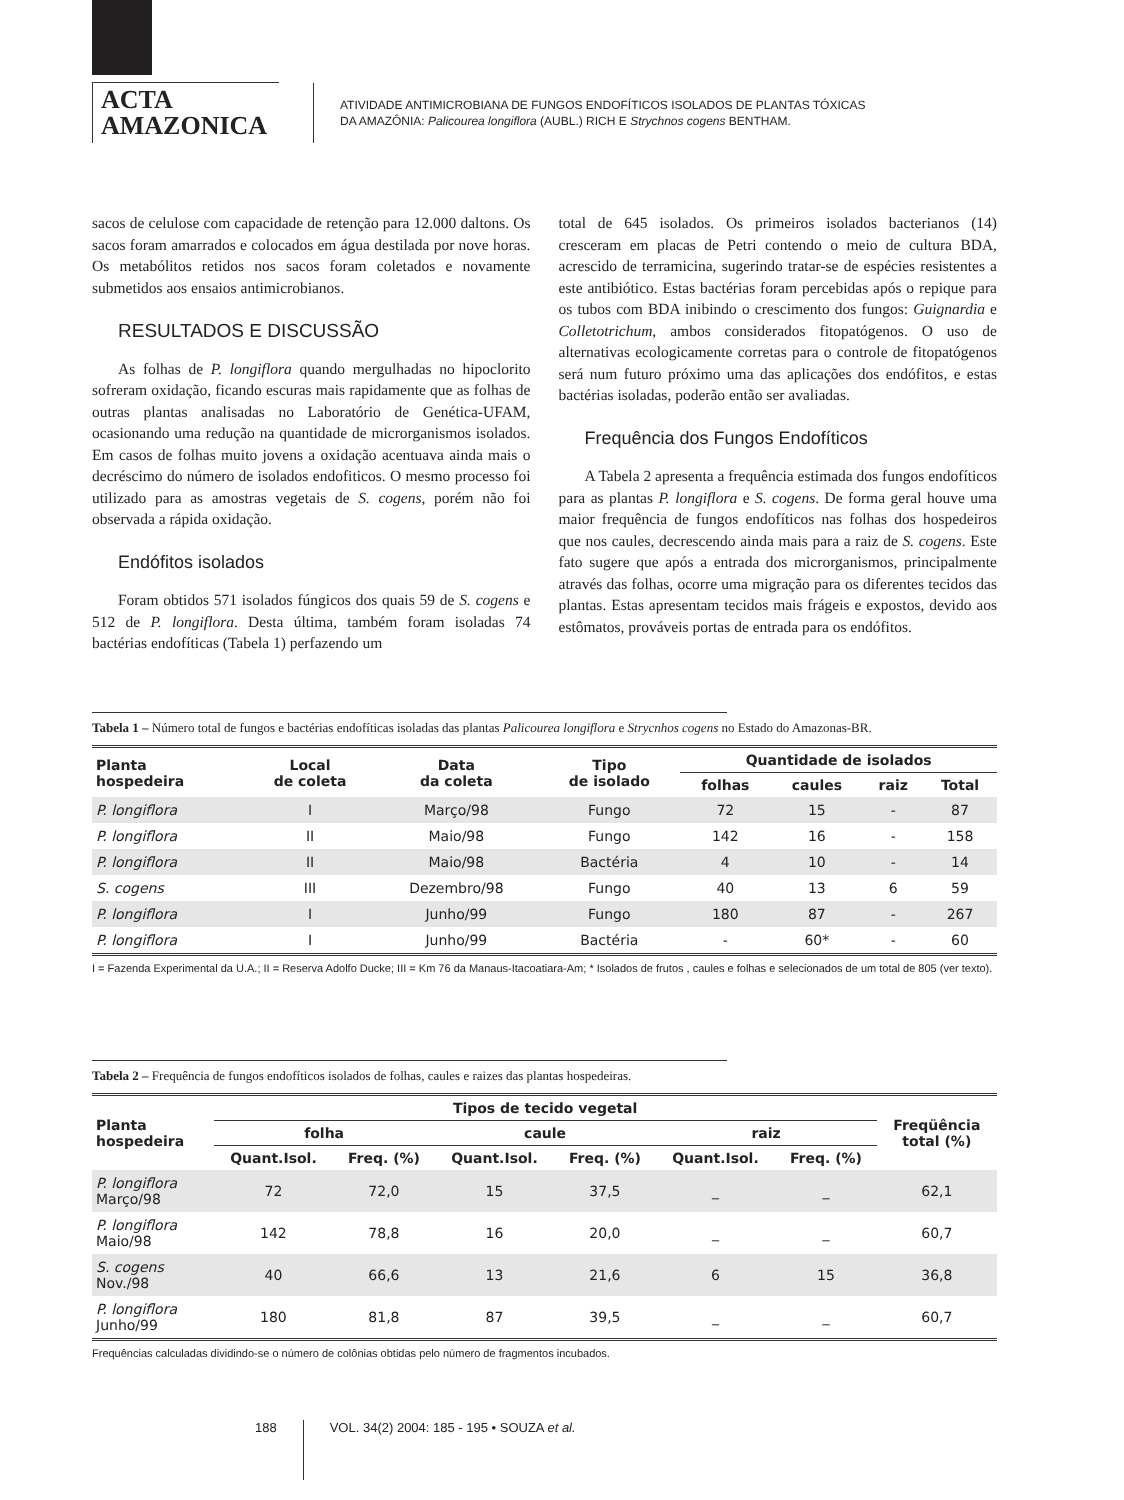ACTA
AMAZONICA
ATIVIDADE ANTIMICROBIANA DE FUNGOS ENDOFÍTICOS ISOLADOS DE PLANTAS TÓXICAS
DA AMAZÔNIA: Palicourea longiflora (AUBL.) RICH E Strychnos cogens BENTHAM.
sacos de celulose com capacidade de retenção para 12.000 daltons. Os sacos foram amarrados e colocados em água destilada por nove horas. Os metabólitos retidos nos sacos foram coletados e novamente submetidos aos ensaios antimicrobianos.
RESULTADOS E DISCUSSÃO
As folhas de P. longiflora quando mergulhadas no hipoclorito sofreram oxidação, ficando escuras mais rapidamente que as folhas de outras plantas analisadas no Laboratório de Genética-UFAM, ocasionando uma redução na quantidade de microrganismos isolados. Em casos de folhas muito jovens a oxidação acentuava ainda mais o decréscimo do número de isolados endofiticos. O mesmo processo foi utilizado para as amostras vegetais de S. cogens, porém não foi observada a rápida oxidação.
Endófitos isolados
Foram obtidos 571 isolados fúngicos dos quais 59 de S. cogens e 512 de P. longiflora. Desta última, também foram isoladas 74 bactérias endofíticas (Tabela 1) perfazendo um
total de 645 isolados. Os primeiros isolados bacterianos (14) cresceram em placas de Petri contendo o meio de cultura BDA, acrescido de terramicina, sugerindo tratar-se de espécies resistentes a este antibiótico. Estas bactérias foram percebidas após o repique para os tubos com BDA inibindo o crescimento dos fungos: Guignardia e Colletotrichum, ambos considerados fitopatógenos. O uso de alternativas ecologicamente corretas para o controle de fitopatógenos será num futuro próximo uma das aplicações dos endófitos, e estas bactérias isoladas, poderão então ser avaliadas.
Frequência dos Fungos Endofíticos
A Tabela 2 apresenta a frequência estimada dos fungos endofíticos para as plantas P. longiflora e S. cogens. De forma geral houve uma maior frequência de fungos endofíticos nas folhas dos hospedeiros que nos caules, decrescendo ainda mais para a raiz de S. cogens. Este fato sugere que após a entrada dos microrganismos, principalmente através das folhas, ocorre uma migração para os diferentes tecidos das plantas. Estas apresentam tecidos mais frágeis e expostos, devido aos estômatos, prováveis portas de entrada para os endófitos.
Tabela 1 – Número total de fungos e bactérias endofíticas isoladas das plantas Palicourea longiflora e Strycnhos cogens no Estado do Amazonas-BR.
| Planta hospedeira | Local de coleta | Data da coleta | Tipo de isolado | Quantidade de isolados | | | |
| --- | --- | --- | --- | --- | --- | --- | --- |
| | | | | folhas | caules | raiz | Total |
| P. longiflora | I | Março/98 | Fungo | 72 | 15 | - | 87 |
| P. longiflora | II | Maio/98 | Fungo | 142 | 16 | - | 158 |
| P. longiflora | II | Maio/98 | Bactéria | 4 | 10 | - | 14 |
| S. cogens | III | Dezembro/98 | Fungo | 40 | 13 | 6 | 59 |
| P. longiflora | I | Junho/99 | Fungo | 180 | 87 | - | 267 |
| P. longiflora | I | Junho/99 | Bactéria | - | 60* | - | 60 |
I = Fazenda Experimental da U.A.; II = Reserva Adolfo Ducke; III = Km 76 da Manaus-Itacoatiara-Am; * Isolados de frutos , caules e folhas e selecionados de um total de 805 (ver texto).
Tabela 2 – Frequência de fungos endofíticos isolados de folhas, caules e raizes das plantas hospedeiras.
| Planta hospedeira | Tipos de tecido vegetal | | | | | | Freqüência total (%) |
| --- | --- | --- | --- | --- | --- | --- | --- |
| | folha | | caule | | raiz | | |
| | Quant.Isol. | Freq. (%) | Quant.Isol. | Freq. (%) | Quant.Isol. | Freq. (%) | |
| P. longiflora Março/98 | 72 | 72,0 | 15 | 37,5 | _ | _ | 62,1 |
| P. longiflora Maio/98 | 142 | 78,8 | 16 | 20,0 | _ | _ | 60,7 |
| S. cogens Nov./98 | 40 | 66,6 | 13 | 21,6 | 6 | 15 | 36,8 |
| P. longiflora Junho/99 | 180 | 81,8 | 87 | 39,5 | _ | _ | 60,7 |
Frequências calculadas dividindo-se o número de colônias obtidas pelo número de fragmentos incubados.
188 VOL. 34(2) 2004: 185 - 195 • SOUZA et al.